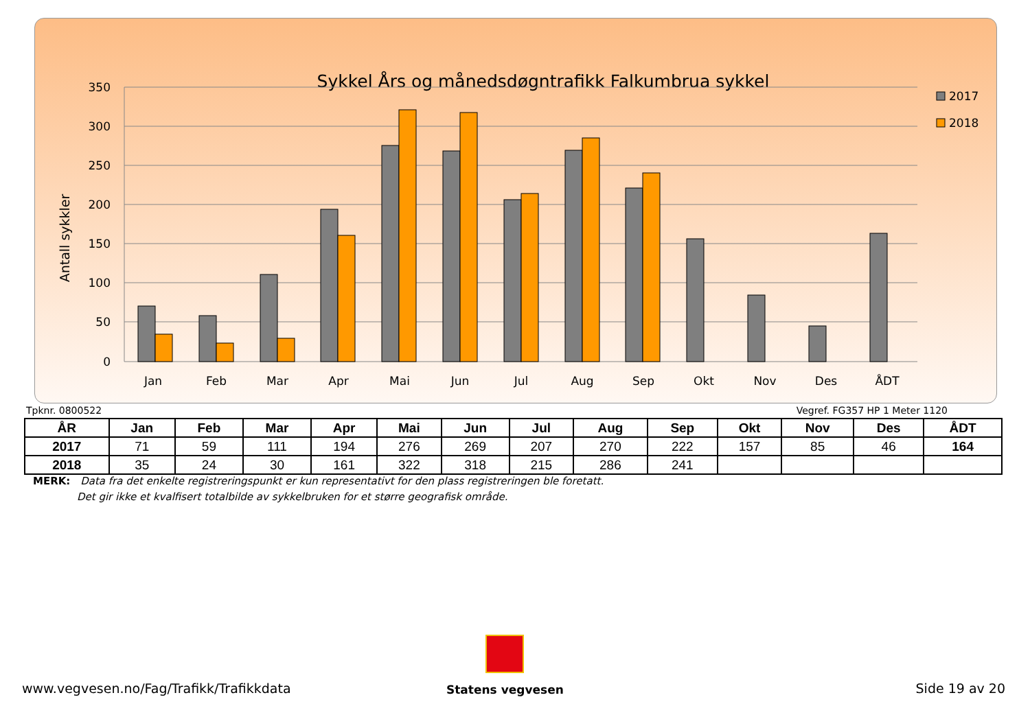Sykkel Års og månedsdøgntrafikk Falkumbrua sykkel
350
300
250
200
150
100
50
0
Antall sykkler
Jan
Feb
Mar
Apr
Mai
Jun
Jul
Aug
Sep
Okt
Nov
Des
ÅDT
2017
2018
Tpknr. 0800522 Vegref. FG357 HP 1 Meter 1120
| ÅR | Jan | Feb | Mar | Apr | Mai | Jun | Jul | Aug | Sep | Okt | Nov | Des | ÅDT |
| --- | --- | --- | --- | --- | --- | --- | --- | --- | --- | --- | --- | --- | --- |
| 2017 | 71 | 59 | 111 | 194 | 276 | 269 | 207 | 270 | 222 | 157 | 85 | 46 | 164 |
| 2018 | 35 | 24 | 30 | 161 | 322 | 318 | 215 | 286 | 241 | | | | |
MERK: Data fra det enkelte registreringspunkt er kun representativt for den plass registreringen ble foretatt.
Det gir ikke et kvalfisert totalbilde av sykkelbruken for et større geografisk område.
Statens vegvesen
www.vegvesen.no/Fag/Trafikk/Trafikkdata Side 19 av 20